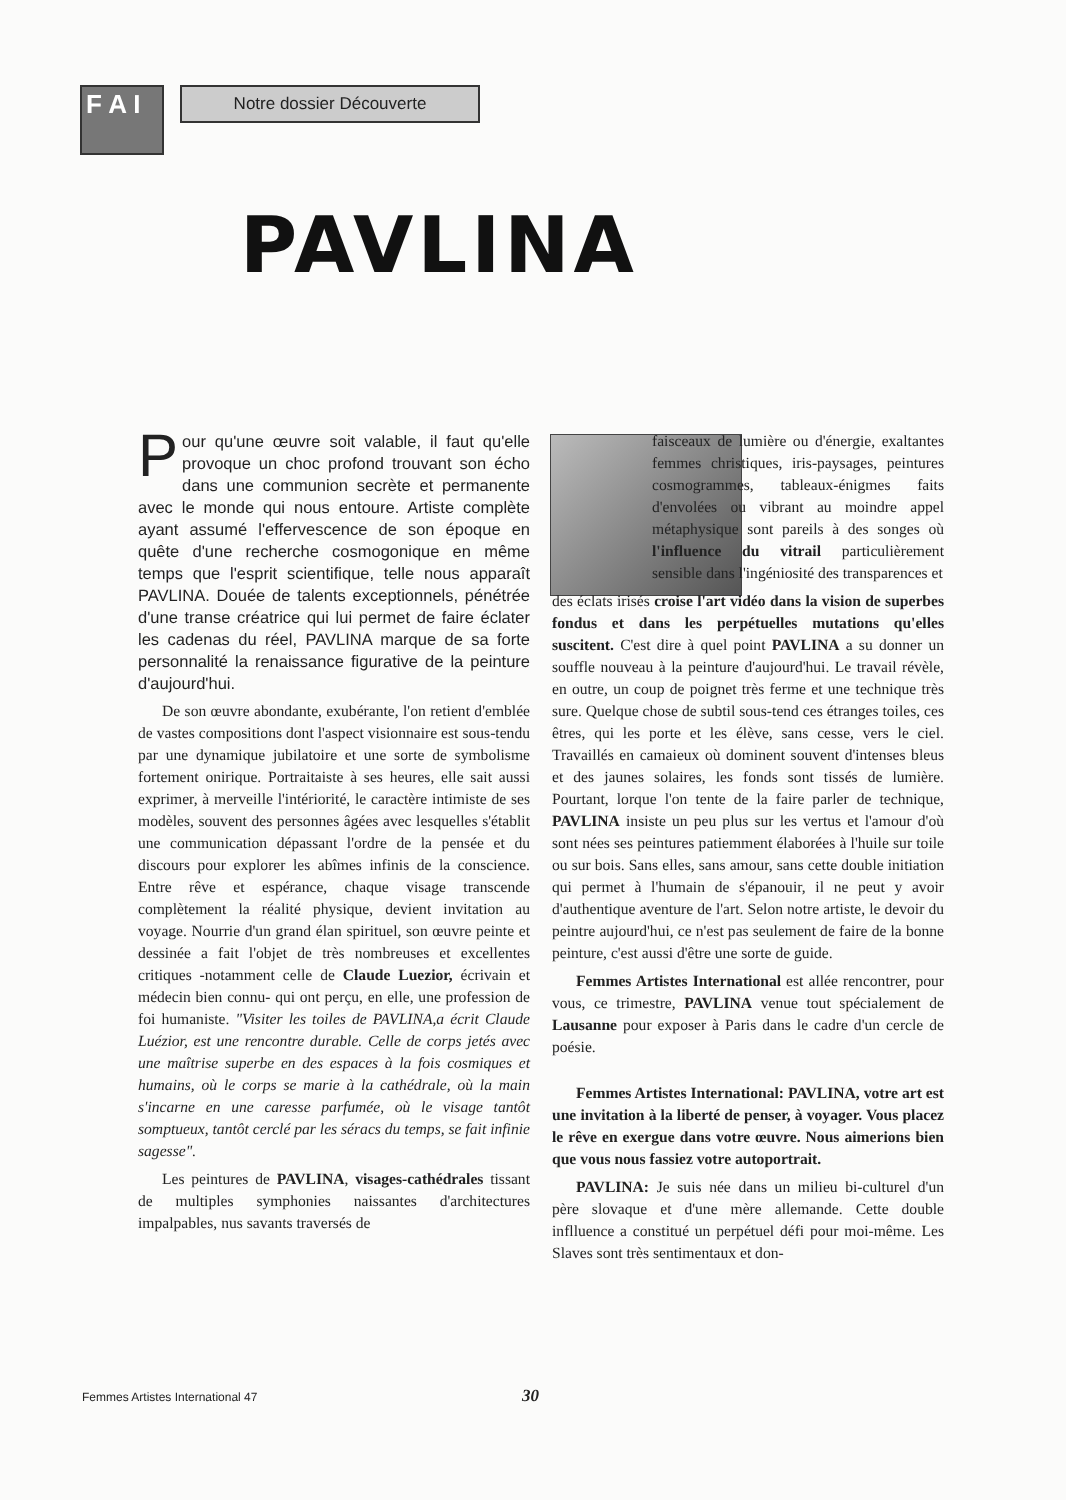F A I
Notre dossier Découverte
PAVLINA
Pour qu'une œuvre soit valable, il faut qu'elle provoque un choc profond trouvant son écho dans une communion secrète et permanente avec le monde qui nous entoure. Artiste complète ayant assumé l'effervescence de son époque en quête d'une recherche cosmogonique en même temps que l'esprit scientifique, telle nous apparaît PAVLINA. Douée de talents exceptionnels, pénétrée d'une transe créatrice qui lui permet de faire éclater les cadenas du réel, PAVLINA marque de sa forte personnalité la renaissance figurative de la peinture d'aujourd'hui.
De son œuvre abondante, exubérante, l'on retient d'emblée de vastes compositions dont l'aspect visionnaire est sous-tendu par une dynamique jubilatoire et une sorte de symbolisme fortement onirique. Portraitaiste à ses heures, elle sait aussi exprimer, à merveille l'intériorité, le caractère intimiste de ses modèles, souvent des personnes âgées avec lesquelles s'établit une communication dépassant l'ordre de la pensée et du discours pour explorer les abîmes infinis de la conscience. Entre rêve et espérance, chaque visage transcende complètement la réalité physique, devient invitation au voyage. Nourrie d'un grand élan spirituel, son œuvre peinte et dessinée a fait l'objet de très nombreuses et excellentes critiques -notamment celle de Claude Luezior, écrivain et médecin bien connu- qui ont perçu, en elle, une profession de foi humaniste. "Visiter les toiles de PAVLINA,a écrit Claude Luézior, est une rencontre durable. Celle de corps jetés avec une maîtrise superbe en des espaces à la fois cosmiques et humains, où le corps se marie à la cathédrale, où la main s'incarne en une caresse parfumée, où le visage tantôt somptueux, tantôt cerclé par les séracs du temps, se fait infinie sagesse".
Les peintures de PAVLINA, visages-cathédrales tissant de multiples symphonies naissantes d'architectures impalpables, nus savants traversés de
faisceaux de lumière ou d'énergie, exaltantes femmes christiques, iris-paysages, peintures cosmogrammes, tableaux-énigmes faits d'envolées ou vibrant au moindre appel métaphysique sont pareils à des songes où l'influence du vitrail particulièrement sensible dans l'ingéniosité des transparences et
des éclats irisés croise l'art vidéo dans la vision de superbes fondus et dans les perpétuelles mutations qu'elles suscitent. C'est dire à quel point PAVLINA a su donner un souffle nouveau à la peinture d'aujourd'hui. Le travail révèle, en outre, un coup de poignet très ferme et une technique très sure. Quelque chose de subtil sous-tend ces étranges toiles, ces êtres, qui les porte et les élève, sans cesse, vers le ciel. Travaillés en camaieux où dominent souvent d'intenses bleus et des jaunes solaires, les fonds sont tissés de lumière. Pourtant, lorque l'on tente de la faire parler de technique, PAVLINA insiste un peu plus sur les vertus et l'amour d'où sont nées ses peintures patiemment élaborées à l'huile sur toile ou sur bois. Sans elles, sans amour, sans cette double initiation qui permet à l'humain de s'épanouir, il ne peut y avoir d'authentique aventure de l'art. Selon notre artiste, le devoir du peintre aujourd'hui, ce n'est pas seulement de faire de la bonne peinture, c'est aussi d'être une sorte de guide.
Femmes Artistes International est allée rencontrer, pour vous, ce trimestre, PAVLINA venue tout spécialement de Lausanne pour exposer à Paris dans le cadre d'un cercle de poésie.
Femmes Artistes International: PAVLINA, votre art est une invitation à la liberté de penser, à voyager. Vous placez le rêve en exergue dans votre œuvre. Nous aimerions bien que vous nous fassiez votre autoportrait.
PAVLINA: Je suis née dans un milieu bi-culturel d'un père slovaque et d'une mère allemande. Cette double inflluence a constitué un perpétuel défi pour moi-même. Les Slaves sont très sentimentaux et don-
Femmes Artistes International 47 30